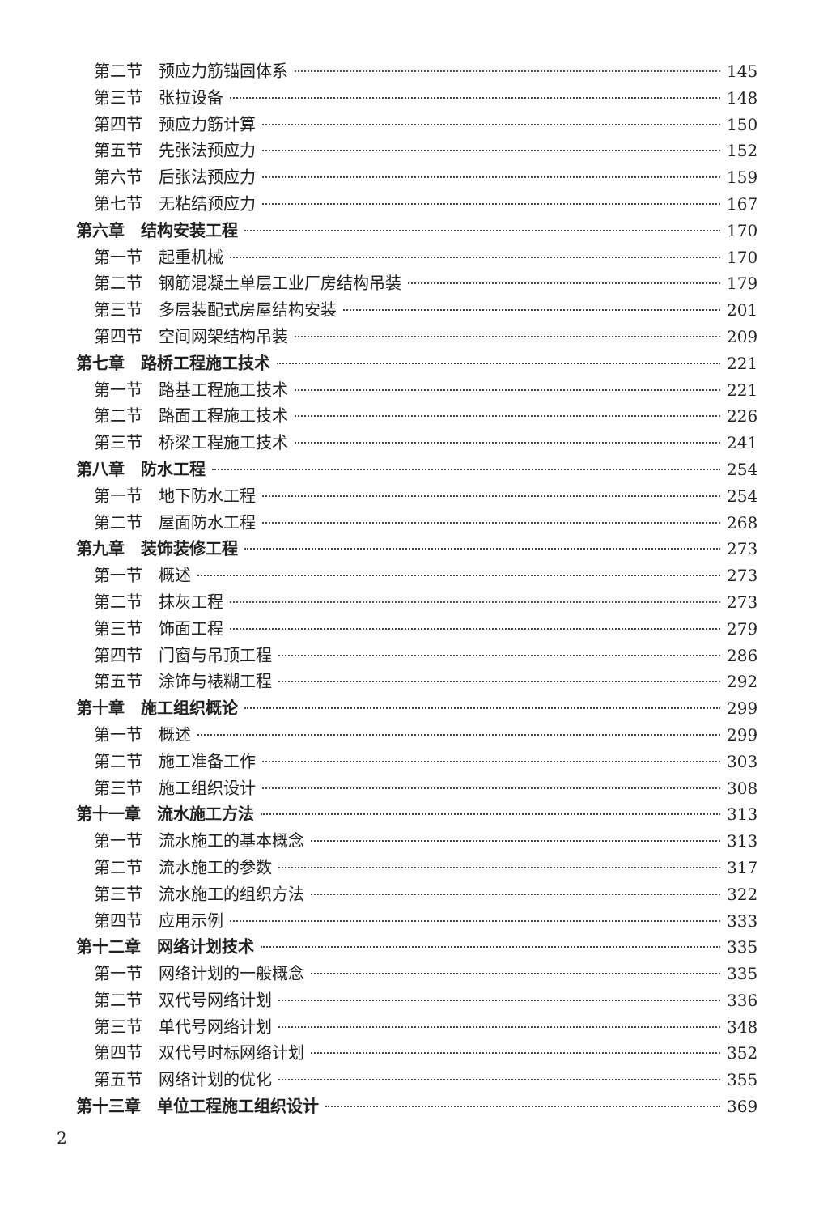第二节　预应力筋锚固体系 145
第三节　张拉设备 148
第四节　预应力筋计算 150
第五节　先张法预应力 152
第六节　后张法预应力 159
第七节　无粘结预应力 167
第六章　结构安装工程 170
第一节　起重机械 170
第二节　钢筋混凝土单层工业厂房结构吊装 179
第三节　多层装配式房屋结构安装 201
第四节　空间网架结构吊装 209
第七章　路桥工程施工技术 221
第一节　路基工程施工技术 221
第二节　路面工程施工技术 226
第三节　桥梁工程施工技术 241
第八章　防水工程 254
第一节　地下防水工程 254
第二节　屋面防水工程 268
第九章　装饰装修工程 273
第一节　概述 273
第二节　抹灰工程 273
第三节　饰面工程 279
第四节　门窗与吊顶工程 286
第五节　涂饰与裱糊工程 292
第十章　施工组织概论 299
第一节　概述 299
第二节　施工准备工作 303
第三节　施工组织设计 308
第十一章　流水施工方法 313
第一节　流水施工的基本概念 313
第二节　流水施工的参数 317
第三节　流水施工的组织方法 322
第四节　应用示例 333
第十二章　网络计划技术 335
第一节　网络计划的一般概念 335
第二节　双代号网络计划 336
第三节　单代号网络计划 348
第四节　双代号时标网络计划 352
第五节　网络计划的优化 355
第十三章　单位工程施工组织设计 369
2